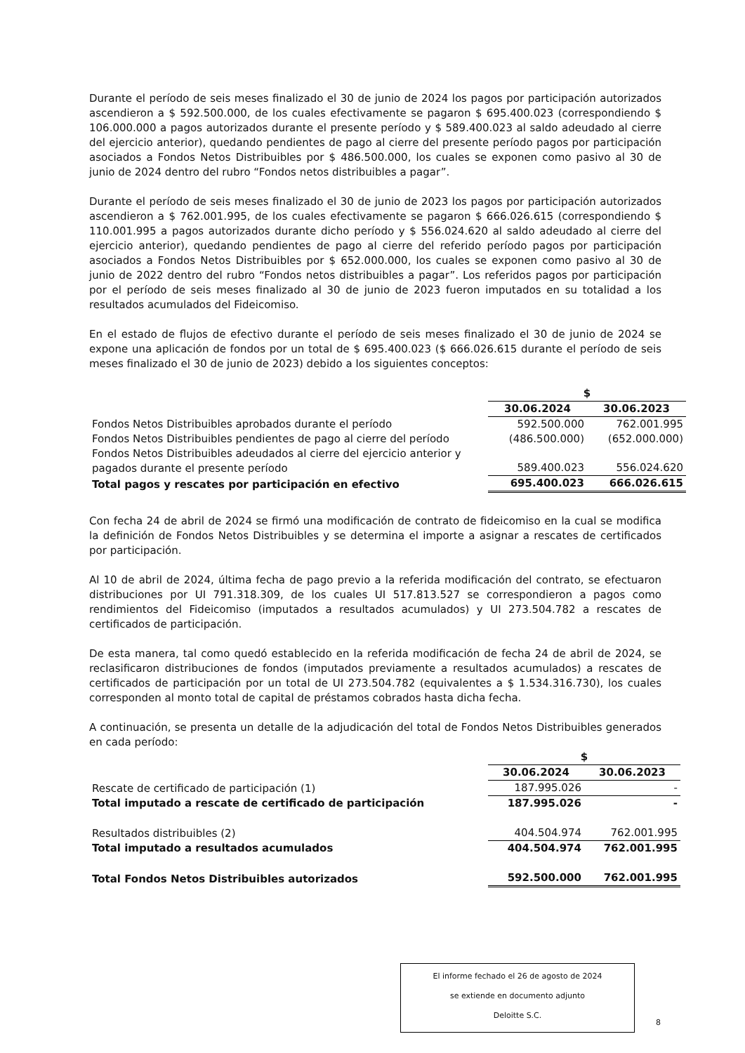Durante el período de seis meses finalizado el 30 de junio de 2024 los pagos por participación autorizados ascendieron a $ 592.500.000, de los cuales efectivamente se pagaron $ 695.400.023 (correspondiendo $ 106.000.000 a pagos autorizados durante el presente período y $ 589.400.023 al saldo adeudado al cierre del ejercicio anterior), quedando pendientes de pago al cierre del presente período pagos por participación asociados a Fondos Netos Distribuibles por $ 486.500.000, los cuales se exponen como pasivo al 30 de junio de 2024 dentro del rubro “Fondos netos distribuibles a pagar”.
Durante el período de seis meses finalizado el 30 de junio de 2023 los pagos por participación autorizados ascendieron a $ 762.001.995, de los cuales efectivamente se pagaron $ 666.026.615 (correspondiendo $ 110.001.995 a pagos autorizados durante dicho período y $ 556.024.620 al saldo adeudado al cierre del ejercicio anterior), quedando pendientes de pago al cierre del referido período pagos por participación asociados a Fondos Netos Distribuibles por $ 652.000.000, los cuales se exponen como pasivo al 30 de junio de 2022 dentro del rubro “Fondos netos distribuibles a pagar”. Los referidos pagos por participación por el período de seis meses finalizado al 30 de junio de 2023 fueron imputados en su totalidad a los resultados acumulados del Fideicomiso.
En el estado de flujos de efectivo durante el período de seis meses finalizado el 30 de junio de 2024 se expone una aplicación de fondos por un total de $ 695.400.023 ($ 666.026.615 durante el período de seis meses finalizado el 30 de junio de 2023) debido a los siguientes conceptos:
| | $ | |
| | 30.06.2024 | 30.06.2023 |
| Fondos Netos Distribuibles aprobados durante el período | 592.500.000 | 762.001.995 |
| Fondos Netos Distribuibles pendientes de pago al cierre del período | (486.500.000) | (652.000.000) |
| Fondos Netos Distribuibles adeudados al cierre del ejercicio anterior y pagados durante el presente período | 589.400.023 | 556.024.620 |
| Total pagos y rescates por participación en efectivo | 695.400.023 | 666.026.615 |
Con fecha 24 de abril de 2024 se firmó una modificación de contrato de fideicomiso en la cual se modifica la definición de Fondos Netos Distribuibles y se determina el importe a asignar a rescates de certificados por participación.
Al 10 de abril de 2024, última fecha de pago previo a la referida modificación del contrato, se efectuaron distribuciones por UI 791.318.309, de los cuales UI 517.813.527 se correspondieron a pagos como rendimientos del Fideicomiso (imputados a resultados acumulados) y UI 273.504.782 a rescates de certificados de participación.
De esta manera, tal como quedó establecido en la referida modificación de fecha 24 de abril de 2024, se reclasificaron distribuciones de fondos (imputados previamente a resultados acumulados) a rescates de certificados de participación por un total de UI 273.504.782 (equivalentes a $ 1.534.316.730), los cuales corresponden al monto total de capital de préstamos cobrados hasta dicha fecha.
A continuación, se presenta un detalle de la adjudicación del total de Fondos Netos Distribuibles generados en cada período:
| | $ | |
| | 30.06.2024 | 30.06.2023 |
| Rescate de certificado de participación (1) | 187.995.026 | - |
| Total imputado a rescate de certificado de participación | 187.995.026 | - |
| Resultados distribuibles (2) | 404.504.974 | 762.001.995 |
| Total imputado a resultados acumulados | 404.504.974 | 762.001.995 |
| Total Fondos Netos Distribuibles autorizados | 592.500.000 | 762.001.995 |
El informe fechado el 26 de agosto de 2024
se extiende en documento adjunto
Deloitte S.C.
8